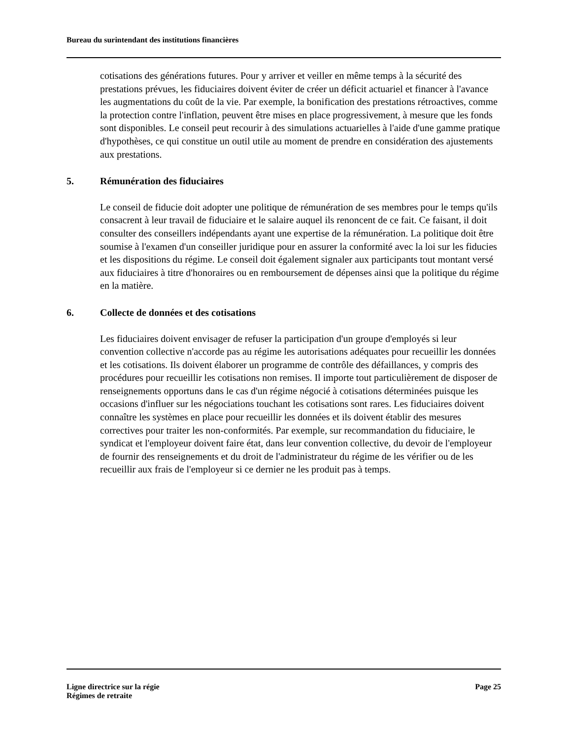Bureau du surintendant des institutions financières
cotisations des générations futures. Pour y arriver et veiller en même temps à la sécurité des prestations prévues, les fiduciaires doivent éviter de créer un déficit actuariel et financer à l'avance les augmentations du coût de la vie. Par exemple, la bonification des prestations rétroactives, comme la protection contre l'inflation, peuvent être mises en place progressivement, à mesure que les fonds sont disponibles. Le conseil peut recourir à des simulations actuarielles à l'aide d'une gamme pratique d'hypothèses, ce qui constitue un outil utile au moment de prendre en considération des ajustements aux prestations.
5. Rémunération des fiduciaires
Le conseil de fiducie doit adopter une politique de rémunération de ses membres pour le temps qu'ils consacrent à leur travail de fiduciaire et le salaire auquel ils renoncent de ce fait. Ce faisant, il doit consulter des conseillers indépendants ayant une expertise de la rémunération. La politique doit être soumise à l'examen d'un conseiller juridique pour en assurer la conformité avec la loi sur les fiducies et les dispositions du régime. Le conseil doit également signaler aux participants tout montant versé aux fiduciaires à titre d'honoraires ou en remboursement de dépenses ainsi que la politique du régime en la matière.
6. Collecte de données et des cotisations
Les fiduciaires doivent envisager de refuser la participation d'un groupe d'employés si leur convention collective n'accorde pas au régime les autorisations adéquates pour recueillir les données et les cotisations. Ils doivent élaborer un programme de contrôle des défaillances, y compris des procédures pour recueillir les cotisations non remises. Il importe tout particulièrement de disposer de renseignements opportuns dans le cas d'un régime négocié à cotisations déterminées puisque les occasions d'influer sur les négociations touchant les cotisations sont rares. Les fiduciaires doivent connaître les systèmes en place pour recueillir les données et ils doivent établir des mesures correctives pour traiter les non-conformités. Par exemple, sur recommandation du fiduciaire, le syndicat et l'employeur doivent faire état, dans leur convention collective, du devoir de l'employeur de fournir des renseignements et du droit de l'administrateur du régime de les vérifier ou de les recueillir aux frais de l'employeur si ce dernier ne les produit pas à temps.
Ligne directrice sur la régie
Régimes de retraite
Page 25